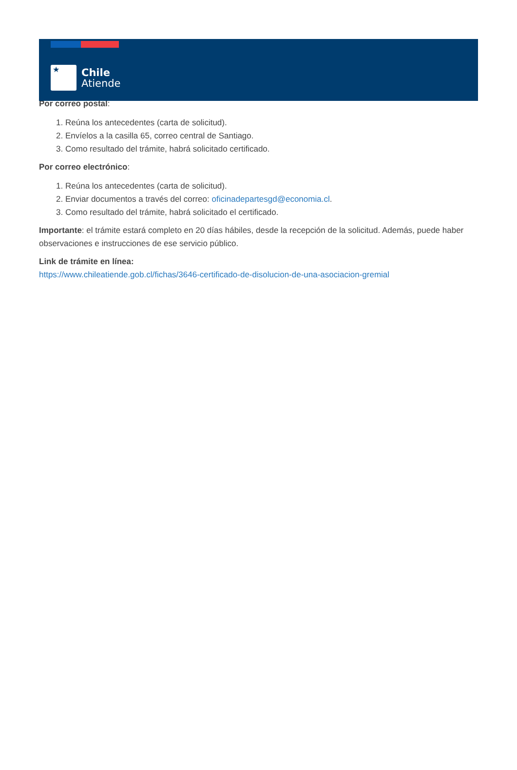★
Chile
Atiende
Por correo postal:
1. Reúna los antecedentes (carta de solicitud).
2. Envíelos a la casilla 65, correo central de Santiago.
3. Como resultado del trámite, habrá solicitado certificado.
Por correo electrónico:
1. Reúna los antecedentes (carta de solicitud).
2. Enviar documentos a través del correo: oficinadepartesgd@economia.cl.
3. Como resultado del trámite, habrá solicitado el certificado.
Importante: el trámite estará completo en 20 días hábiles, desde la recepción de la solicitud. Además, puede haber observaciones e instrucciones de ese servicio público.
Link de trámite en línea:
https://www.chileatiende.gob.cl/fichas/3646-certificado-de-disolucion-de-una-asociacion-gremial